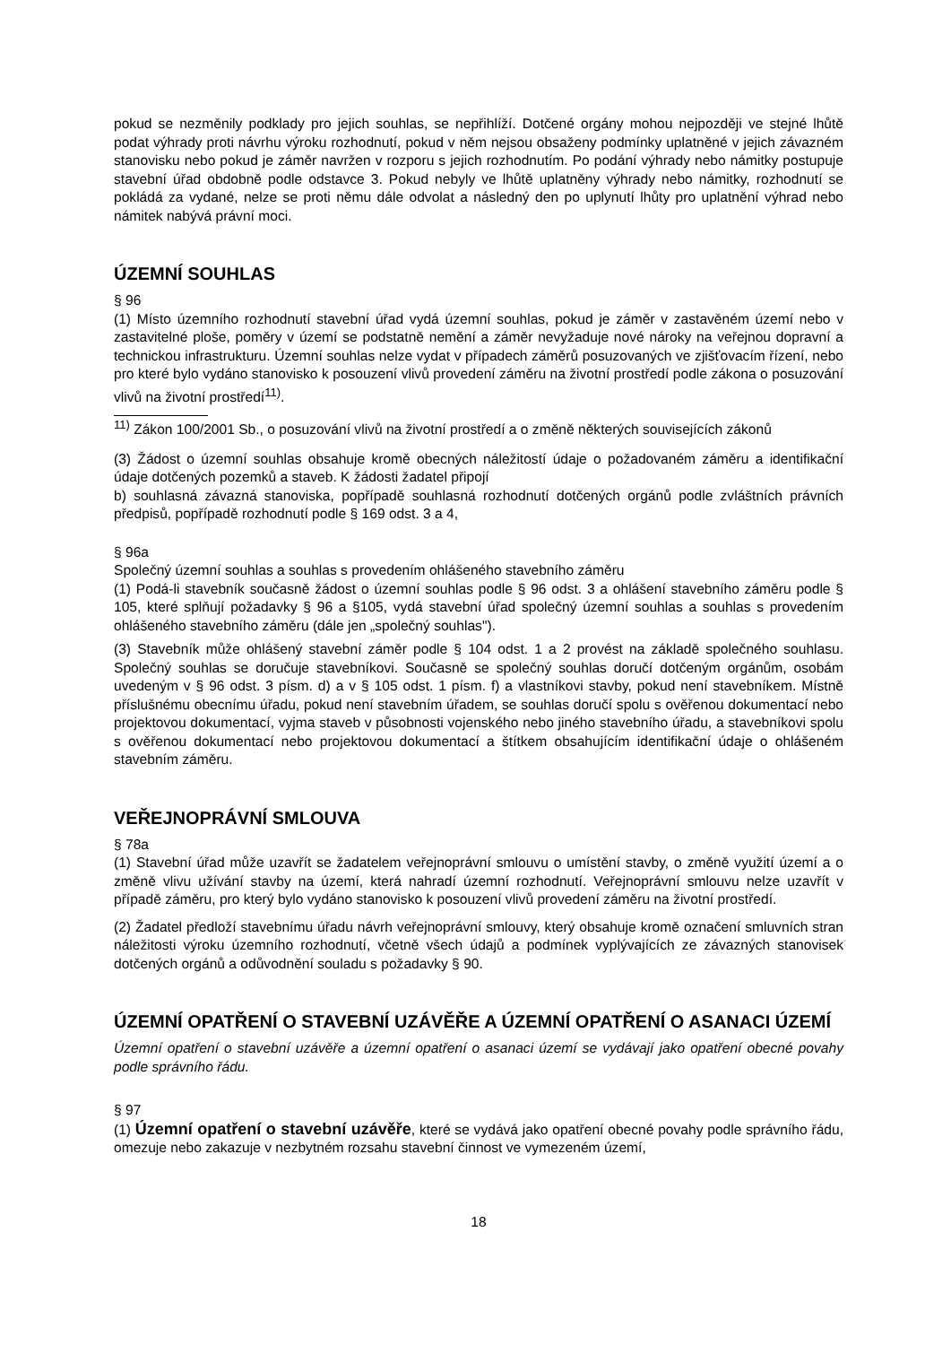pokud se nezměnily podklady pro jejich souhlas, se nepřihlíží. Dotčené orgány mohou nejpozději ve stejné lhůtě podat výhrady proti návrhu výroku rozhodnutí, pokud v něm nejsou obsaženy podmínky uplatněné v jejich závazném stanovisku nebo pokud je záměr navržen v rozporu s jejich rozhodnutím. Po podání výhrady nebo námitky postupuje stavební úřad obdobně podle odstavce 3. Pokud nebyly ve lhůtě uplatněny výhrady nebo námitky, rozhodnutí se pokládá za vydané, nelze se proti němu dále odvolat a následný den po uplynutí lhůty pro uplatnění výhrad nebo námitek nabývá právní moci.
ÚZEMNÍ SOUHLAS
§ 96
(1) Místo územního rozhodnutí stavební úřad vydá územní souhlas, pokud je záměr v zastavěném území nebo v zastavitelné ploše, poměry v území se podstatně nemění a záměr nevyžaduje nové nároky na veřejnou dopravní a technickou infrastrukturu. Územní souhlas nelze vydat v případech záměrů posuzovaných ve zjišťovacím řízení, nebo pro které bylo vydáno stanovisko k posouzení vlivů provedení záměru na životní prostředí podle zákona o posuzování vlivů na životní prostředí<sup>11)</sup>.
<sup>11)</sup> Zákon 100/2001 Sb., o posuzování vlivů na životní prostředí a o změně některých souvisejících zákonů
(3) Žádost o územní souhlas obsahuje kromě obecných náležitostí údaje o požadovaném záměru a identifikační údaje dotčených pozemků a staveb. K žádosti žadatel připojí
b) souhlasná závazná stanoviska, popřípadě souhlasná rozhodnutí dotčených orgánů podle zvláštních právních předpisů, popřípadě rozhodnutí podle § 169 odst. 3 a 4,
§ 96a
Společný územní souhlas a souhlas s provedením ohlášeného stavebního záměru
(1) Podá-li stavebník současně žádost o územní souhlas podle § 96 odst. 3 a ohlášení stavebního záměru podle § 105, které splňují požadavky § 96 a §105, vydá stavební úřad společný územní souhlas a souhlas s provedením ohlášeného stavebního záměru (dále jen „společný souhlas").
(3) Stavebník může ohlášený stavební záměr podle § 104 odst. 1 a 2 provést na základě společného souhlasu. Společný souhlas se doručuje stavebníkovi. Současně se společný souhlas doručí dotčeným orgánům, osobám uvedeným v § 96 odst. 3 písm. d) a v § 105 odst. 1 písm. f) a vlastníkovi stavby, pokud není stavebníkem. Místně příslušnému obecnímu úřadu, pokud není stavebním úřadem, se souhlas doručí spolu s ověřenou dokumentací nebo projektovou dokumentací, vyjma staveb v působnosti vojenského nebo jiného stavebního úřadu, a stavebníkovi spolu s ověřenou dokumentací nebo projektovou dokumentací a štítkem obsahujícím identifikační údaje o ohlášeném stavebním záměru.
VEŘEJNOPRÁVNÍ SMLOUVA
§ 78a
(1) Stavební úřad může uzavřít se žadatelem veřejnoprávní smlouvu o umístění stavby, o změně využití území a o změně vlivu užívání stavby na území, která nahradí územní rozhodnutí. Veřejnoprávní smlouvu nelze uzavřít v případě záměru, pro který bylo vydáno stanovisko k posouzení vlivů provedení záměru na životní prostředí.
(2) Žadatel předloží stavebnímu úřadu návrh veřejnoprávní smlouvy, který obsahuje kromě označení smluvních stran náležitosti výroku územního rozhodnutí, včetně všech údajů a podmínek vyplývajících ze závazných stanovisek dotčených orgánů a odůvodnění souladu s požadavky § 90.
ÚZEMNÍ OPATŘENÍ O STAVEBNÍ UZÁVĚŘE A ÚZEMNÍ OPATŘENÍ O ASANACI ÚZEMÍ
Územní opatření o stavební uzávěře a územní opatření o asanaci území se vydávají jako opatření obecné povahy podle správního řádu.
§ 97
(1) Územní opatření o stavební uzávěře, které se vydává jako opatření obecné povahy podle správního řádu, omezuje nebo zakazuje v nezbytném rozsahu stavební činnost ve vymezeném území,
18